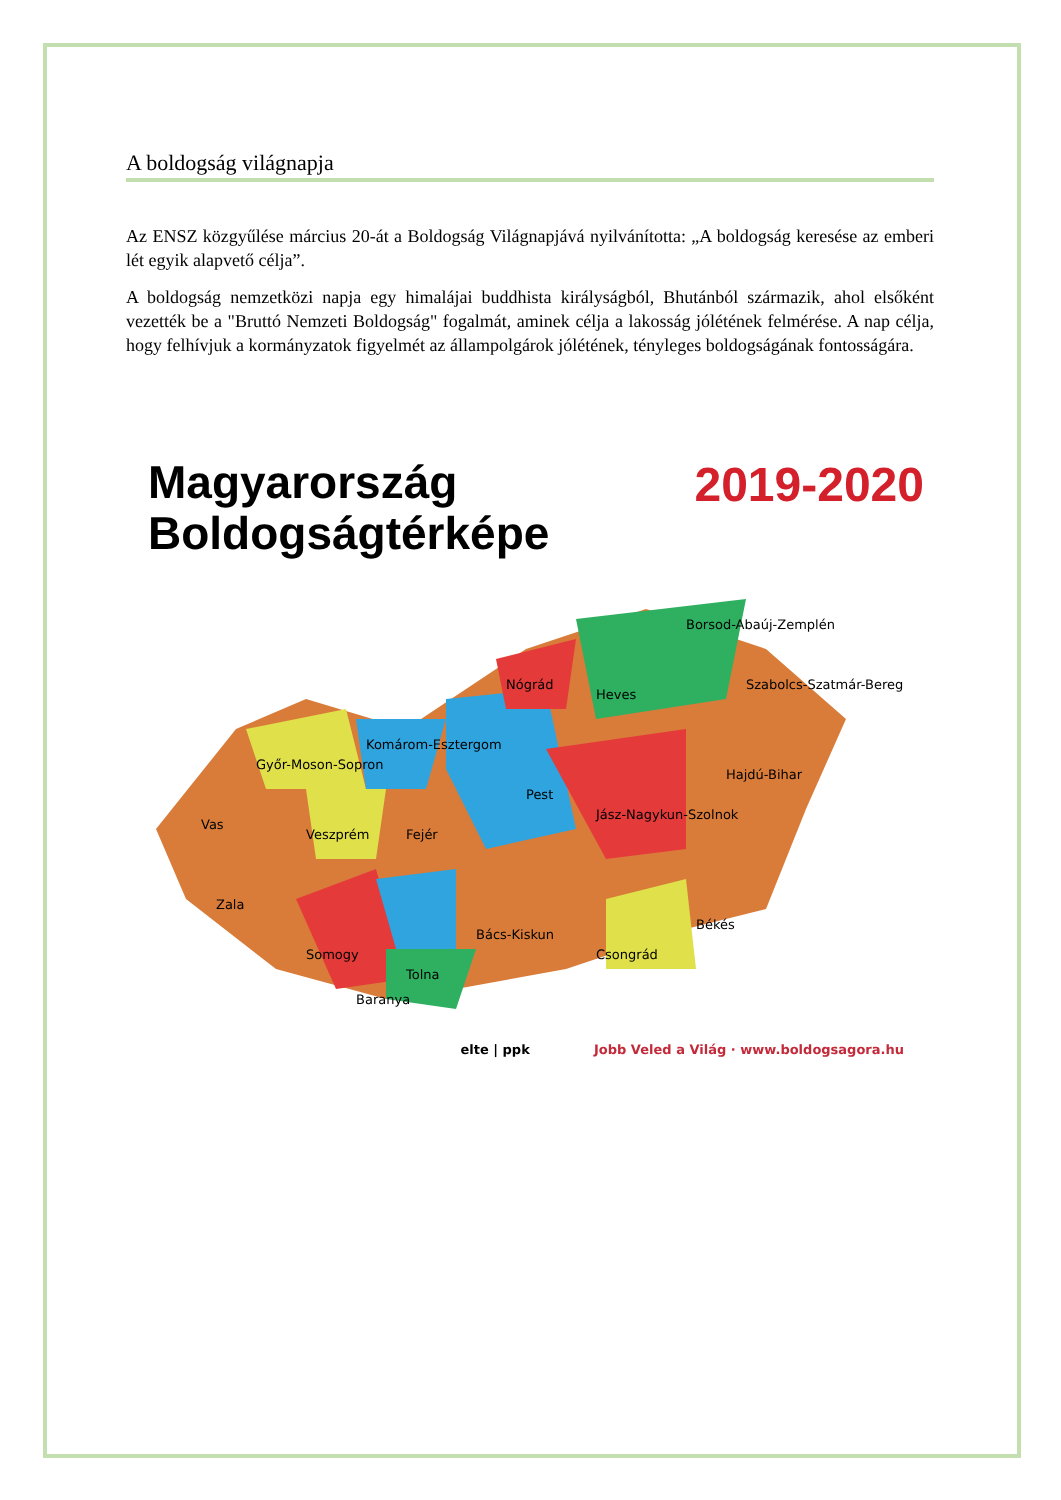A boldogság világnapja
Az ENSZ közgyűlése március 20-át a Boldogság Világnapjává nyilvánította: „A boldogság keresése az emberi lét egyik alapvető célja”.
A boldogság nemzetközi napja egy himalájai buddhista királyságból, Bhutánból származik, ahol elsőként vezették be a "Bruttó Nemzeti Boldogság" fogalmát, aminek célja a lakosság jólétének felmérése. A nap célja, hogy felhívjuk a kormányzatok figyelmét az állampolgárok jólétének, tényleges boldogságának fontosságára.
Magyarország
Boldogságtérképe
2019-2020
Borsod-Abaúj-Zemplén
Szabolcs-Szatmár-Bereg
Nógrád
Heves
Győr-Moson-Sopron
Komárom-Esztergom
Pest
Hajdú-Bihar
Jász-Nagykun-Szolnok
Vas
Veszprém
Fejér
Zala
Békés
Bács-Kiskun
Somogy
Tolna
Csongrád
Baranya
elte | ppk Jobb Veled a Világ · www.boldogsagora.hu